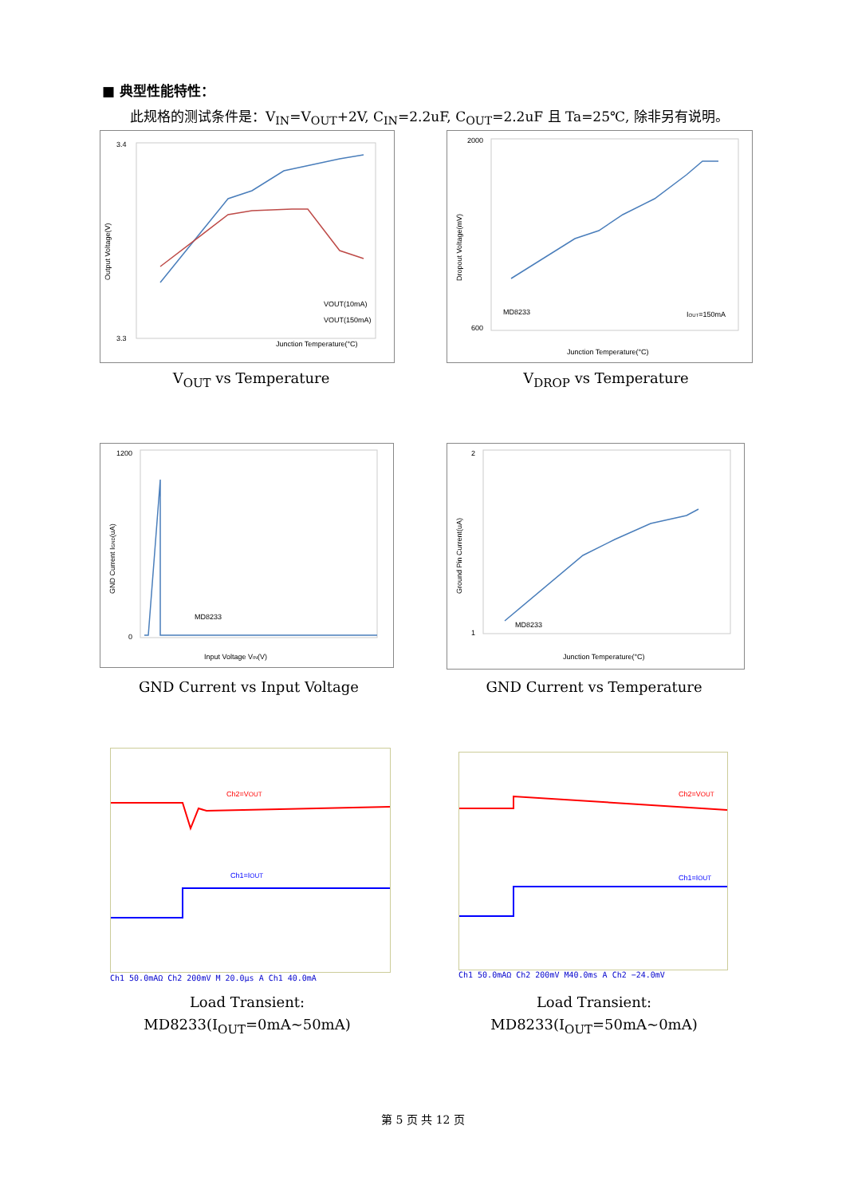■ 典型性能特性：
此规格的测试条件是：V<sub>IN</sub>=V<sub>OUT</sub>+2V, C<sub>IN</sub>=2.2uF, C<sub>OUT</sub>=2.2uF 且 Ta=25℃, 除非另有说明。
3.4
3.3
Junction Temperature(°C)
Output Voltage(V)
VOUT(10mA)
VOUT(150mA)
V<sub>OUT</sub> vs Temperature
2000
600
Junction Temperature(°C)
MD8233
IOUT=150mA
Dropout Voltage(mV)
V<sub>DROP</sub> vs Temperature
1200
0
Input Voltage VIN(V)
MD8233
GND Current IGND(uA)
GND Current vs Input Voltage
2
1
Junction Temperature(°C)
MD8233
Ground Pin Current(uA)
GND Current vs Temperature
Ch2=VOUT
Ch1=IOUT
Ch1 50.0mAΩ Ch2 200mV M 20.0µs A Ch1 40.0mA
Load Transient:
MD8233(I<sub>OUT</sub>=0mA~50mA)
Ch2=VOUT
Ch1=IOUT
Ch1 50.0mAΩ Ch2 200mV M40.0ms A Ch2 −24.0mV
Load Transient:
MD8233(I<sub>OUT</sub>=50mA~0mA)
第 5 页 共 12 页